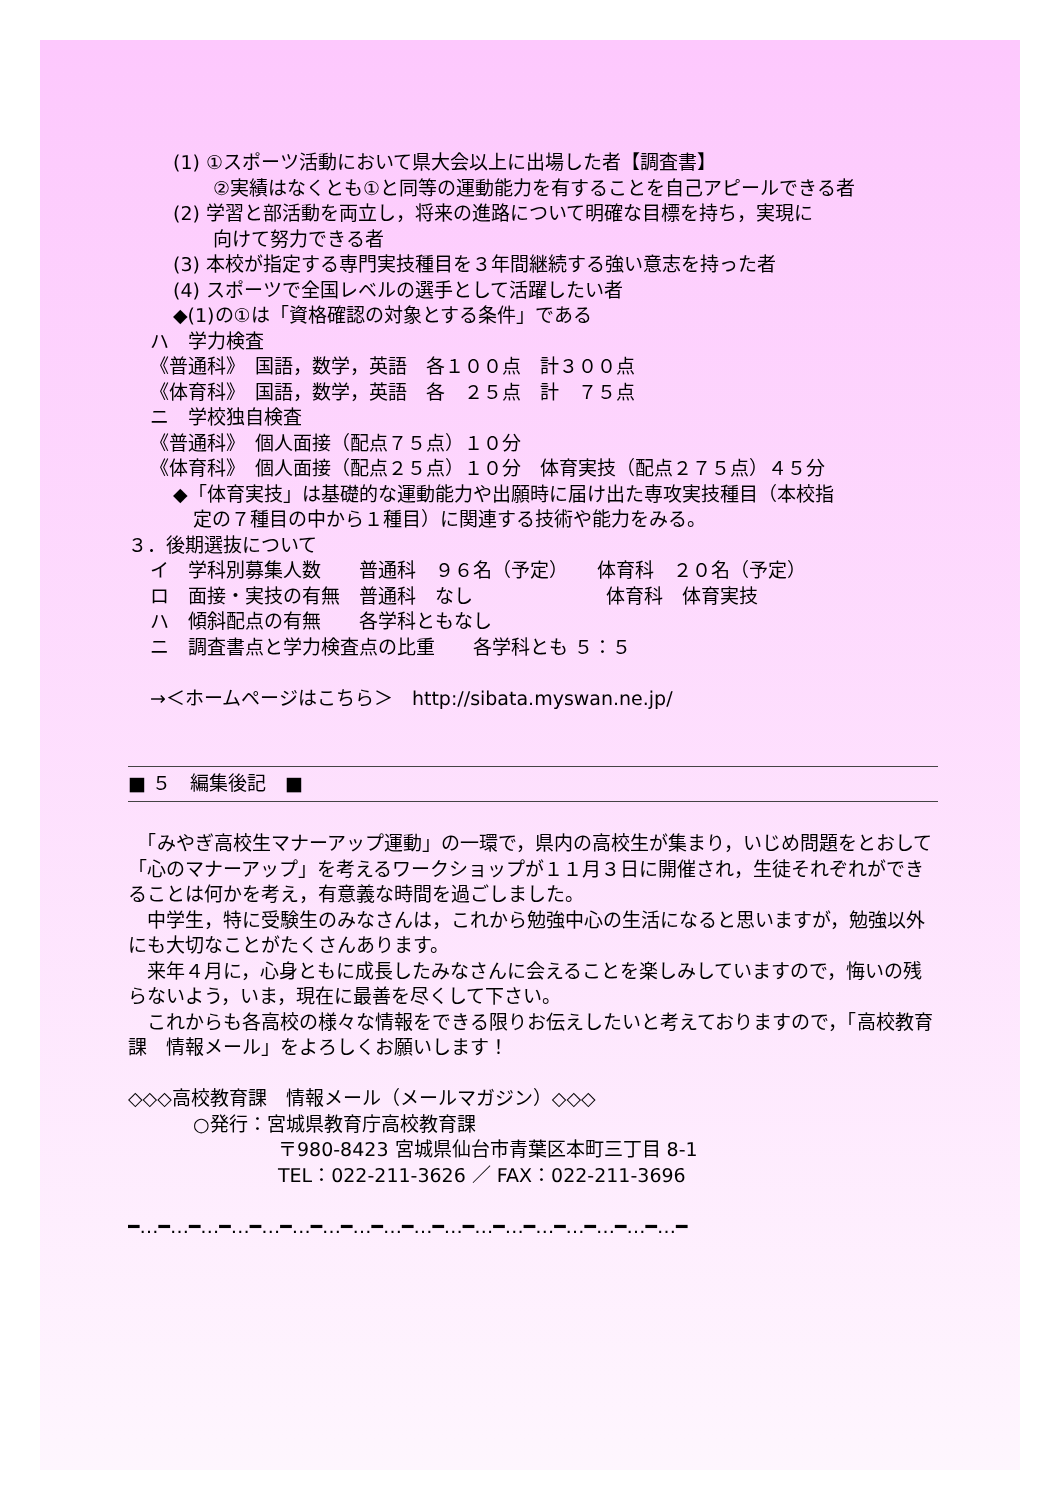(1) ①スポーツ活動において県大会以上に出場した者【調査書】
②実績はなくとも①と同等の運動能力を有することを自己アピールできる者
(2) 学習と部活動を両立し，将来の進路について明確な目標を持ち，実現に
向けて努力できる者
(3) 本校が指定する専門実技種目を３年間継続する強い意志を持った者
(4) スポーツで全国レベルの選手として活躍したい者
◆(1)の①は「資格確認の対象とする条件」である
ハ　学力検査
《普通科》　国語，数学，英語　各１００点　計３００点
《体育科》　国語，数学，英語　各　２５点　計　７５点
ニ　学校独自検査
《普通科》　個人面接（配点７５点）１０分
《体育科》　個人面接（配点２５点）１０分　体育実技（配点２７５点）４５分
◆「体育実技」は基礎的な運動能力や出願時に届け出た専攻実技種目（本校指
定の７種目の中から１種目）に関連する技術や能力をみる。
３．後期選抜について
イ　学科別募集人数　　普通科　９６名（予定）　　体育科　２０名（予定）
ロ　面接・実技の有無　普通科　なし　　　　　　　体育科　体育実技
ハ　傾斜配点の有無　　各学科ともなし
ニ　調査書点と学力検査点の比重　　各学科とも ５：５
→＜ホームページはこちら＞　http://sibata.myswan.ne.jp/
■ ５　編集後記　■
　「みやぎ高校生マナーアップ運動」の一環で，県内の高校生が集まり，いじめ問題をとおして「心のマナーアップ」を考えるワークショップが１１月３日に開催され，生徒それぞれができることは何かを考え，有意義な時間を過ごしました。
　中学生，特に受験生のみなさんは，これから勉強中心の生活になると思いますが，勉強以外にも大切なことがたくさんあります。
　来年４月に，心身ともに成長したみなさんに会えることを楽しみしていますので，悔いの残らないよう，いま，現在に最善を尽くして下さい。
　これからも各高校の様々な情報をできる限りお伝えしたいと考えておりますので，「高校教育課　情報メール」をよろしくお願いします！
◇◇◇高校教育課　情報メール（メールマガジン）◇◇◇
○発行：宮城県教育庁高校教育課
〒980-8423 宮城県仙台市青葉区本町三丁目 8-1
TEL：022-211-3626 ／ FAX：022-211-3696
━…━…━…━…━…━…━…━…━…━…━…━…━…━…━…━…━…━…━